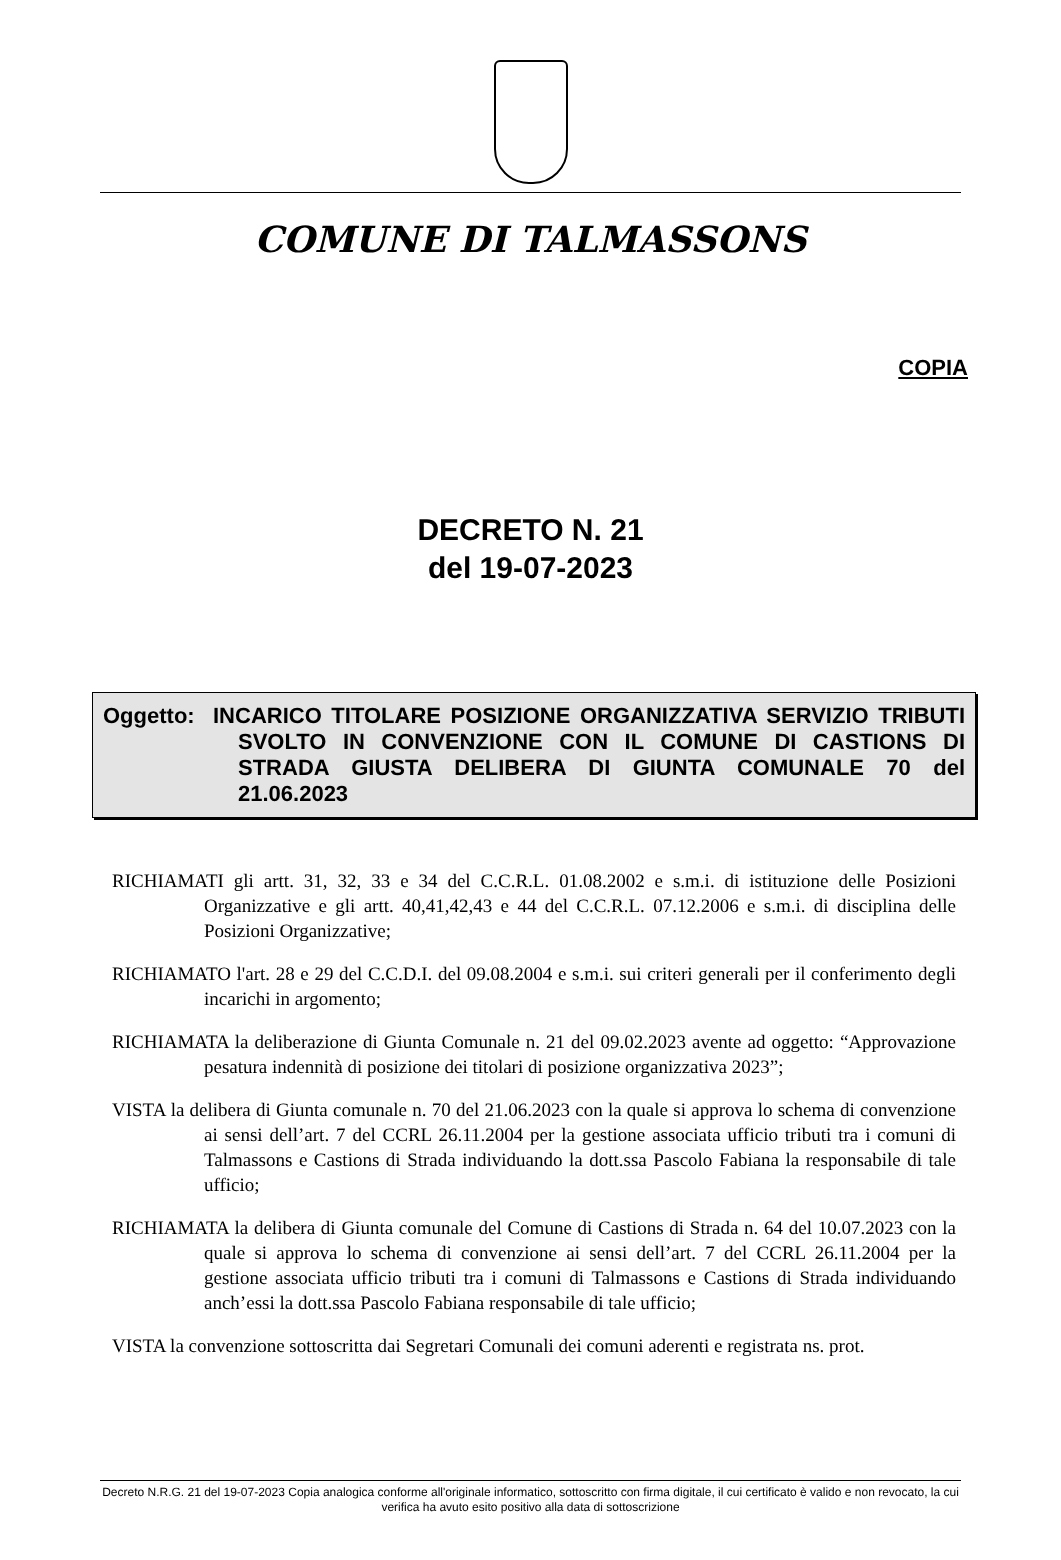COMUNE DI TALMASSONS
COPIA
DECRETO N. 21
del 19-07-2023
Oggetto: INCARICO TITOLARE POSIZIONE ORGANIZZATIVA SERVIZIO TRIBUTI SVOLTO IN CONVENZIONE CON IL COMUNE DI CASTIONS DI STRADA GIUSTA DELIBERA DI GIUNTA COMUNALE 70 del 21.06.2023
RICHIAMATI gli artt. 31, 32, 33 e 34 del C.C.R.L. 01.08.2002 e s.m.i. di istituzione delle Posizioni Organizzative e gli artt. 40,41,42,43 e 44 del C.C.R.L. 07.12.2006 e s.m.i. di disciplina delle Posizioni Organizzative;
RICHIAMATO l'art. 28 e 29 del C.C.D.I. del 09.08.2004 e s.m.i. sui criteri generali per il conferimento degli incarichi in argomento;
RICHIAMATA la deliberazione di Giunta Comunale n. 21 del 09.02.2023 avente ad oggetto: “Approvazione pesatura indennità di posizione dei titolari di posizione organizzativa 2023”;
VISTA la delibera di Giunta comunale n. 70 del 21.06.2023 con la quale si approva lo schema di convenzione ai sensi dell’art. 7 del CCRL 26.11.2004 per la gestione associata ufficio tributi tra i comuni di Talmassons e Castions di Strada individuando la dott.ssa Pascolo Fabiana la responsabile di tale ufficio;
RICHIAMATA la delibera di Giunta comunale del Comune di Castions di Strada n. 64 del 10.07.2023 con la quale si approva lo schema di convenzione ai sensi dell’art. 7 del CCRL 26.11.2004 per la gestione associata ufficio tributi tra i comuni di Talmassons e Castions di Strada individuando anch’essi la dott.ssa Pascolo Fabiana responsabile di tale ufficio;
VISTA la convenzione sottoscritta dai Segretari Comunali dei comuni aderenti e registrata ns. prot.
Decreto N.R.G. 21 del 19-07-2023 Copia analogica conforme all'originale informatico, sottoscritto con firma digitale, il cui certificato è valido e non revocato, la cui verifica ha avuto esito positivo alla data di sottoscrizione